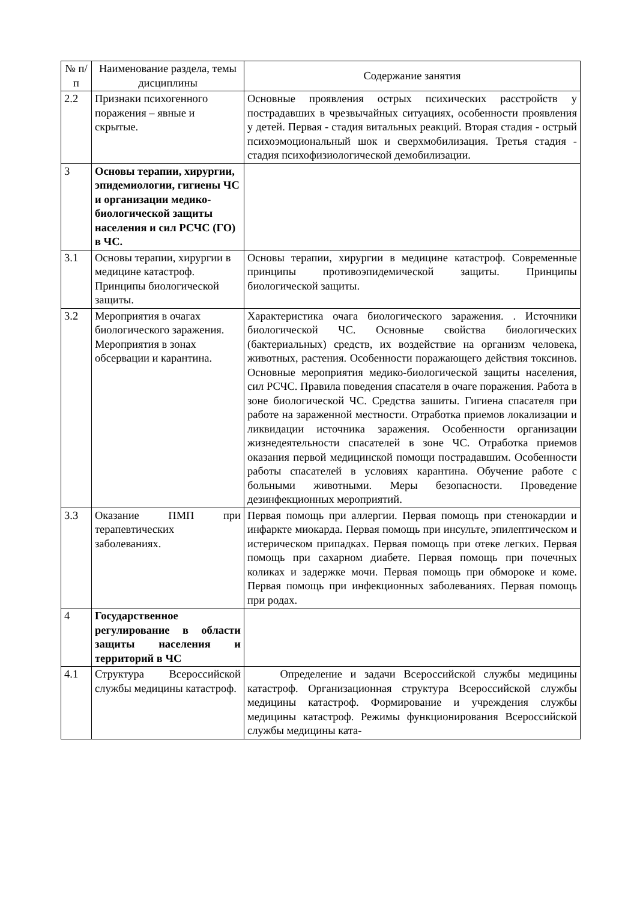| № п/п | Наименование раздела, темы дисциплины | Содержание занятия |
| --- | --- | --- |
| 2.2 | Признаки психогенного поражения – явные и скрытые. | Основные проявления острых психических расстройств у пострадавших в чрезвычайных ситуациях, особенности проявления у детей. Первая - стадия витальных реакций. Вторая стадия - острый психоэмоциональный шок и сверхмобилизация. Третья стадия - стадия психофизиологической демобилизации. |
| 3 | Основы терапии, хирургии, эпидемиологии, гигиены ЧС и организации медико-биологической защиты населения и сил РСЧС (ГО) в ЧС. | |
| 3.1 | Основы терапии, хирургии в медицине катастроф. Принципы биологической защиты. | Основы терапии, хирургии в медицине катастроф. Современные принципы противоэпидемической защиты. Принципы биологической защиты. |
| 3.2 | Мероприятия в очагах биологического заражения. Мероприятия в зонах обсервации и карантина. | Характеристика очага биологического заражения. . Источники биологической ЧС. Основные свойства биологических (бактериальных) средств, их воздействие на организм человека, животных, растения. Особенности поражающего действия токсинов. Основные мероприятия медико-биологической защиты населения, сил РСЧС. Правила поведения спасателя в очаге поражения. Работа в зоне биологической ЧС. Средства зашиты. Гигиена спасателя при работе на зараженной местности. Отработка приемов локализации и ликвидации источника заражения. Особенности организации жизнедеятельности спасателей в зоне ЧС. Отработка приемов оказания первой медицинской помощи пострадавшим. Особенности работы спасателей в условиях карантина. Обучение работе с больными животными. Меры безопасности. Проведение дезинфекционных мероприятий. |
| 3.3 | Оказание ПМП при терапевтических заболеваниях. | Первая помощь при аллергии. Первая помощь при стенокардии и инфаркте миокарда. Первая помощь при инсульте, эпилептическом и истерическом припадках. Первая помощь при отеке легких. Первая помощь при сахарном диабете. Первая помощь при почечных коликах и задержке мочи. Первая помощь при обмороке и коме. Первая помощь при инфекционных заболеваниях. Первая помощь при родах. |
| 4 | Государственное регулирование в области защиты населения и территорий в ЧС | |
| 4.1 | Структура Всероссийской службы медицины катастроф. | Определение и задачи Всероссийской службы медицины катастроф. Организационная структура Всероссийской службы медицины катастроф. Формирование и учреждения службы медицины катастроф. Режимы функционирования Всероссийской службы медицины ката- |